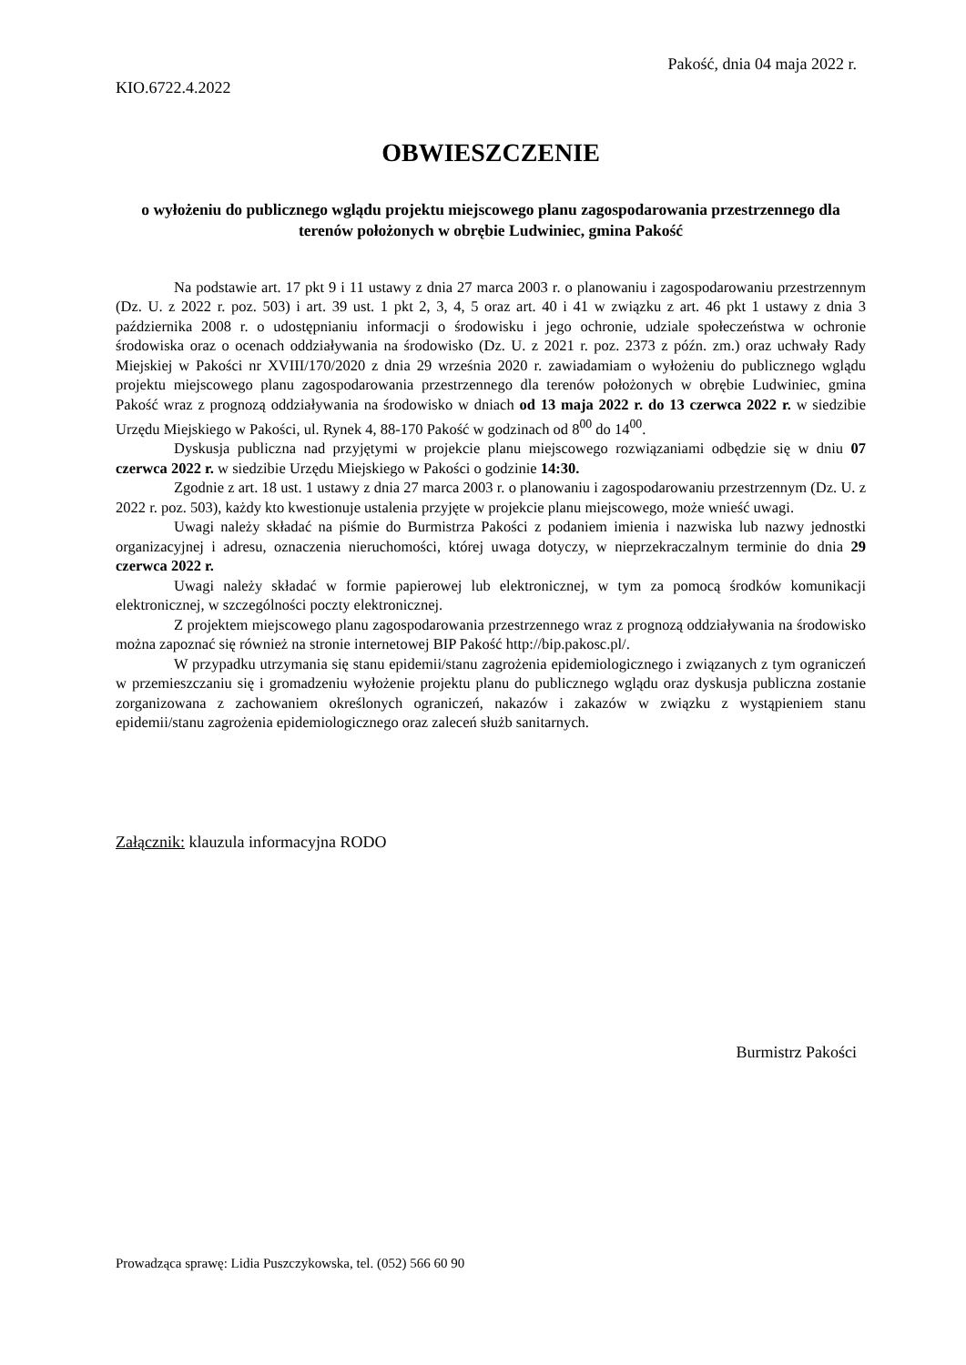Pakość, dnia 04 maja 2022 r.
KIO.6722.4.2022
OBWIESZCZENIE
o wyłożeniu do publicznego wglądu projektu miejscowego planu zagospodarowania przestrzennego dla terenów położonych w obrębie Ludwiniec, gmina Pakość
Na podstawie art. 17 pkt 9 i 11 ustawy z dnia 27 marca 2003 r. o planowaniu i zagospodarowaniu przestrzennym (Dz. U. z 2022 r. poz. 503) i art. 39 ust. 1 pkt 2, 3, 4, 5 oraz art. 40 i 41 w związku z art. 46 pkt 1 ustawy z dnia 3 października 2008 r. o udostępnianiu informacji o środowisku i jego ochronie, udziale społeczeństwa w ochronie środowiska oraz o ocenach oddziaływania na środowisko (Dz. U. z 2021 r. poz. 2373 z późn. zm.) oraz uchwały Rady Miejskiej w Pakości nr XVIII/170/2020 z dnia 29 września 2020 r. zawiadamiam o wyłożeniu do publicznego wglądu projektu miejscowego planu zagospodarowania przestrzennego dla terenów położonych w obrębie Ludwiniec, gmina Pakość wraz z prognozą oddziaływania na środowisko w dniach od 13 maja 2022 r. do 13 czerwca 2022 r. w siedzibie Urzędu Miejskiego w Pakości, ul. Rynek 4, 88-170 Pakość w godzinach od 8<sup>00</sup> do 14<sup>00</sup>.
Dyskusja publiczna nad przyjętymi w projekcie planu miejscowego rozwiązaniami odbędzie się w dniu 07 czerwca 2022 r. w siedzibie Urzędu Miejskiego w Pakości o godzinie 14:30.
Zgodnie z art. 18 ust. 1 ustawy z dnia 27 marca 2003 r. o planowaniu i zagospodarowaniu przestrzennym (Dz. U. z 2022 r. poz. 503), każdy kto kwestionuje ustalenia przyjęte w projekcie planu miejscowego, może wnieść uwagi.
Uwagi należy składać na piśmie do Burmistrza Pakości z podaniem imienia i nazwiska lub nazwy jednostki organizacyjnej i adresu, oznaczenia nieruchomości, której uwaga dotyczy, w nieprzekraczalnym terminie do dnia 29 czerwca 2022 r.
Uwagi należy składać w formie papierowej lub elektronicznej, w tym za pomocą środków komunikacji elektronicznej, w szczególności poczty elektronicznej.
Z projektem miejscowego planu zagospodarowania przestrzennego wraz z prognozą oddziaływania na środowisko można zapoznać się również na stronie internetowej BIP Pakość http://bip.pakosc.pl/.
W przypadku utrzymania się stanu epidemii/stanu zagrożenia epidemiologicznego i związanych z tym ograniczeń w przemieszczaniu się i gromadzeniu wyłożenie projektu planu do publicznego wglądu oraz dyskusja publiczna zostanie zorganizowana z zachowaniem określonych ograniczeń, nakazów i zakazów w związku z wystąpieniem stanu epidemii/stanu zagrożenia epidemiologicznego oraz zaleceń służb sanitarnych.
Załącznik: klauzula informacyjna RODO
Burmistrz Pakości
Prowadząca sprawę: Lidia Puszczykowska, tel. (052) 566 60 90